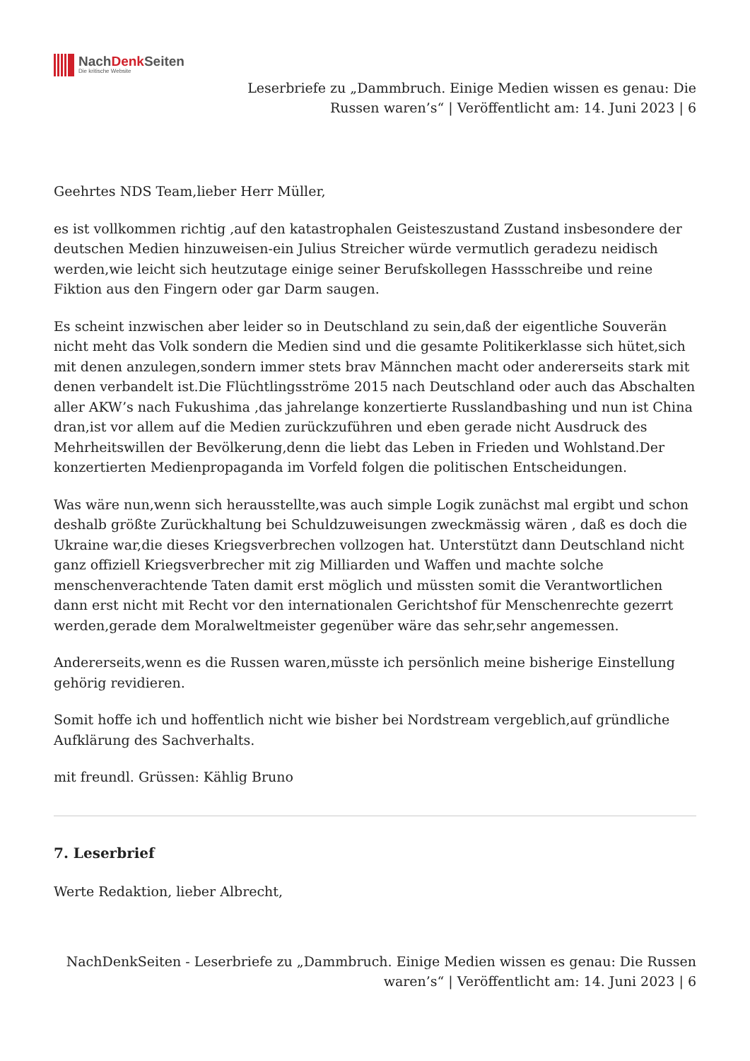NachDenk Seiten
Die kritische Website
Leserbriefe zu „Dammbruch. Einige Medien wissen es genau: Die
Russen waren’s“ | Veröffentlicht am: 14. Juni 2023 | 6
Geehrtes NDS Team,lieber Herr Müller,
es ist vollkommen richtig ,auf den katastrophalen Geisteszustand Zustand insbesondere der deutschen Medien hinzuweisen-ein Julius Streicher würde vermutlich geradezu neidisch werden,wie leicht sich heutzutage einige seiner Berufskollegen Hassschreibe und reine Fiktion aus den Fingern oder gar Darm saugen.
Es scheint inzwischen aber leider so in Deutschland zu sein,daß der eigentliche Souverän nicht meht das Volk sondern die Medien sind und die gesamte Politikerklasse sich hütet,sich mit denen anzulegen,sondern immer stets brav Männchen macht oder andererseits stark mit denen verbandelt ist.Die Flüchtlingsströme 2015 nach Deutschland oder auch das Abschalten aller AKW’s nach Fukushima ,das jahrelange konzertierte Russlandbashing und nun ist China dran,ist vor allem auf die Medien zurückzuführen und eben gerade nicht Ausdruck des Mehrheitswillen der Bevölkerung,denn die liebt das Leben in Frieden und Wohlstand.Der konzertierten Medienpropaganda im Vorfeld folgen die politischen Entscheidungen.
Was wäre nun,wenn sich herausstellte,was auch simple Logik zunächst mal ergibt und schon deshalb größte Zurückhaltung bei Schuldzuweisungen zweckmässig wären , daß es doch die Ukraine war,die dieses Kriegsverbrechen vollzogen hat. Unterstützt dann Deutschland nicht ganz offiziell Kriegsverbrecher mit zig Milliarden und Waffen und machte solche menschenverachtende Taten damit erst möglich und müssten somit die Verantwortlichen dann erst nicht mit Recht vor den internationalen Gerichtshof für Menschenrechte gezerrt werden,gerade dem Moralweltmeister gegenüber wäre das sehr,sehr angemessen.
Andererseits,wenn es die Russen waren,müsste ich persönlich meine bisherige Einstellung gehörig revidieren.
Somit hoffe ich und hoffentlich nicht wie bisher bei Nordstream vergeblich,auf gründliche Aufklärung des Sachverhalts.
mit freundl. Grüssen: Kählig Bruno
7. Leserbrief
Werte Redaktion, lieber Albrecht,
NachDenkSeiten - Leserbriefe zu „Dammbruch. Einige Medien wissen es genau: Die Russen
waren’s“ | Veröffentlicht am: 14. Juni 2023 | 6